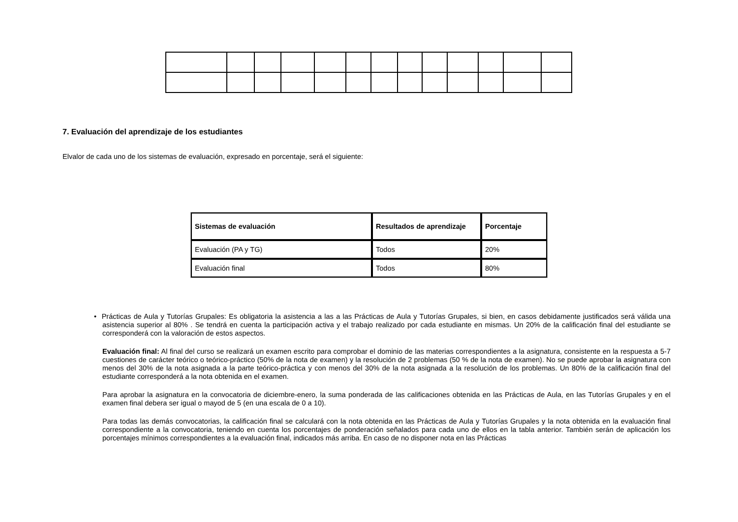7. Evaluación del aprendizaje de los estudiantes
Elvalor de cada uno de los sistemas de evaluación, expresado en porcentaje, será el siguiente:
| Sistemas de evaluación | Resultados de aprendizaje | Porcentaje |
| --- | --- | --- |
| Evaluación (PA y TG) | Todos | 20% |
| Evaluación final | Todos | 80% |
• Prácticas de Aula y Tutorías Grupales: Es obligatoria la asistencia a las a las Prácticas de Aula y Tutorías Grupales, si bien, en casos debidamente justificados será válida una asistencia superior al 80% . Se tendrá en cuenta la participación activa y el trabajo realizado por cada estudiante en mismas. Un 20% de la calificación final del estudiante se corresponderá con la valoración de estos aspectos.
Evaluación final: Al final del curso se realizará un examen escrito para comprobar el dominio de las materias correspondientes a la asignatura, consistente en la respuesta a 5-7 cuestiones de carácter teórico o teórico-práctico (50% de la nota de examen) y la resolución de 2 problemas (50 % de la nota de examen). No se puede aprobar la asignatura con menos del 30% de la nota asignada a la parte teórico-práctica y con menos del 30% de la nota asignada a la resolución de los problemas. Un 80% de la calificación final del estudiante corresponderá a la nota obtenida en el examen.
Para aprobar la asignatura en la convocatoria de diciembre-enero, la suma ponderada de las calificaciones obtenida en las Prácticas de Aula, en las Tutorías Grupales y en el examen final debera ser igual o mayod de 5 (en una escala de 0 a 10).
Para todas las demás convocatorias, la calificación final se calculará con la nota obtenida en las Prácticas de Aula y Tutorías Grupales y la nota obtenida en la evaluación final correspondiente a la convocatoria, teniendo en cuenta los porcentajes de ponderación señalados para cada uno de ellos en la tabla anterior. También serán de aplicación los porcentajes mínimos correspondientes a la evaluación final, indicados más arriba. En caso de no disponer nota en las Prácticas